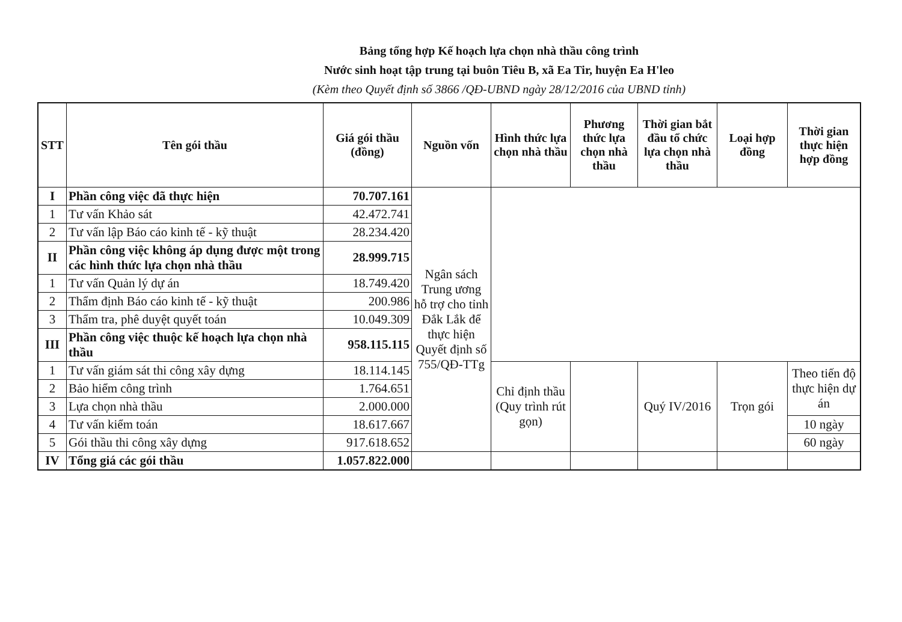Bảng tổng hợp Kế hoạch lựa chọn nhà thầu công trình
Nước sinh hoạt tập trung tại buôn Tiêu B, xã Ea Tir, huyện Ea H'leo
(Kèm theo Quyết định số 3866 /QĐ-UBND ngày 28/12/2016 của UBND tỉnh)
| STT | Tên gói thầu | Giá gói thầu (đồng) | Nguồn vốn | Hình thức lựa chọn nhà thầu | Phương thức lựa chọn nhà thầu | Thời gian bắt đầu tổ chức lựa chọn nhà thầu | Loại hợp đồng | Thời gian thực hiện hợp đồng |
| --- | --- | --- | --- | --- | --- | --- | --- | --- |
| I | Phần công việc đã thực hiện | 70.707.161 | Ngân sách Trung ương hỗ trợ cho tỉnh Đắk Lắk để thực hiện Quyết định số 755/QĐ-TTg | | | | | |
| 1 | Tư vấn Khảo sát | 42.472.741 | | | | | | |
| 2 | Tư vấn lập Báo cáo kinh tế - kỹ thuật | 28.234.420 | | | | | | |
| II | Phần công việc không áp dụng được một trong các hình thức lựa chọn nhà thầu | 28.999.715 | | | | | | |
| 1 | Tư vấn Quản lý dự án | 18.749.420 | | | | | | |
| 2 | Thẩm định Báo cáo kinh tế - kỹ thuật | 200.986 | | | | | | |
| 3 | Thẩm tra, phê duyệt quyết toán | 10.049.309 | | | | | | |
| III | Phần công việc thuộc kế hoạch lựa chọn nhà thầu | 958.115.115 | | | | | | |
| 1 | Tư vấn giám sát thi công xây dựng | 18.114.145 | | Chỉ định thầu (Quy trình rút gọn) | | Quý IV/2016 | Trọn gói | Theo tiến độ thực hiện dự án |
| 2 | Bảo hiểm công trình | 1.764.651 | | | | | | |
| 3 | Lựa chọn nhà thầu | 2.000.000 | | | | | | |
| 4 | Tư vấn kiểm toán | 18.617.667 | | | | | | 10 ngày |
| 5 | Gói thầu thi công xây dựng | 917.618.652 | | | | | | 60 ngày |
| IV | Tổng giá các gói thầu | 1.057.822.000 | | | | | | |